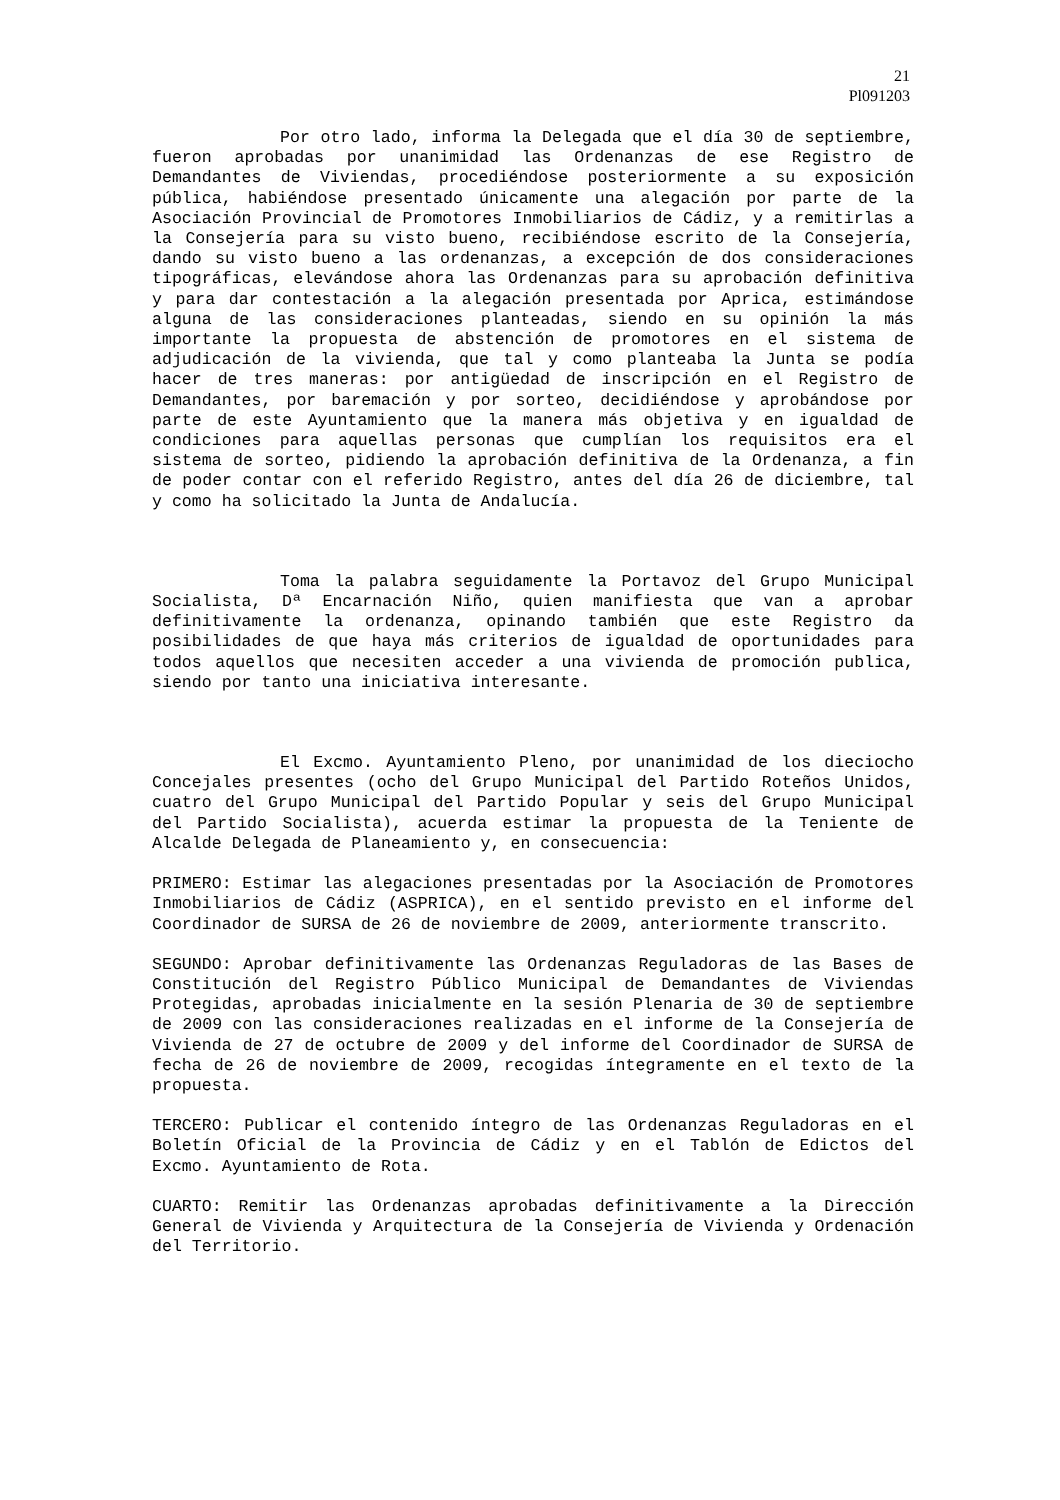21
Pl091203
Por otro lado, informa la Delegada que el día 30 de septiembre, fueron aprobadas por unanimidad las Ordenanzas de ese Registro de Demandantes de Viviendas, procediéndose posteriormente a su exposición pública, habiéndose presentado únicamente una alegación por parte de la Asociación Provincial de Promotores Inmobiliarios de Cádiz, y a remitirlas a la Consejería para su visto bueno, recibiéndose escrito de la Consejería, dando su visto bueno a las ordenanzas, a excepción de dos consideraciones tipográficas, elevándose ahora las Ordenanzas para su aprobación definitiva y para dar contestación a la alegación presentada por Aprica, estimándose alguna de las consideraciones planteadas, siendo en su opinión la más importante la propuesta de abstención de promotores en el sistema de adjudicación de la vivienda, que tal y como planteaba la Junta se podía hacer de tres maneras: por antigüedad de inscripción en el Registro de Demandantes, por baremación y por sorteo, decidiéndose y aprobándose por parte de este Ayuntamiento que la manera más objetiva y en igualdad de condiciones para aquellas personas que cumplían los requisitos era el sistema de sorteo, pidiendo la aprobación definitiva de la Ordenanza, a fin de poder contar con el referido Registro, antes del día 26 de diciembre, tal y como ha solicitado la Junta de Andalucía.
Toma la palabra seguidamente la Portavoz del Grupo Municipal Socialista, Dª Encarnación Niño, quien manifiesta que van a aprobar definitivamente la ordenanza, opinando también que este Registro da posibilidades de que haya más criterios de igualdad de oportunidades para todos aquellos que necesiten acceder a una vivienda de promoción publica, siendo por tanto una iniciativa interesante.
El Excmo. Ayuntamiento Pleno, por unanimidad de los dieciocho Concejales presentes (ocho del Grupo Municipal del Partido Roteños Unidos, cuatro del Grupo Municipal del Partido Popular y seis del Grupo Municipal del Partido Socialista), acuerda estimar la propuesta de la Teniente de Alcalde Delegada de Planeamiento y, en consecuencia:
PRIMERO: Estimar las alegaciones presentadas por la Asociación de Promotores Inmobiliarios de Cádiz (ASPRICA), en el sentido previsto en el informe del Coordinador de SURSA de 26 de noviembre de 2009, anteriormente transcrito.
SEGUNDO: Aprobar definitivamente las Ordenanzas Reguladoras de las Bases de Constitución del Registro Público Municipal de Demandantes de Viviendas Protegidas, aprobadas inicialmente en la sesión Plenaria de 30 de septiembre de 2009 con las consideraciones realizadas en el informe de la Consejería de Vivienda de 27 de octubre de 2009 y del informe del Coordinador de SURSA de fecha de 26 de noviembre de 2009, recogidas íntegramente en el texto de la propuesta.
TERCERO: Publicar el contenido íntegro de las Ordenanzas Reguladoras en el Boletín Oficial de la Provincia de Cádiz y en el Tablón de Edictos del Excmo. Ayuntamiento de Rota.
CUARTO: Remitir las Ordenanzas aprobadas definitivamente a la Dirección General de Vivienda y Arquitectura de la Consejería de Vivienda y Ordenación del Territorio.